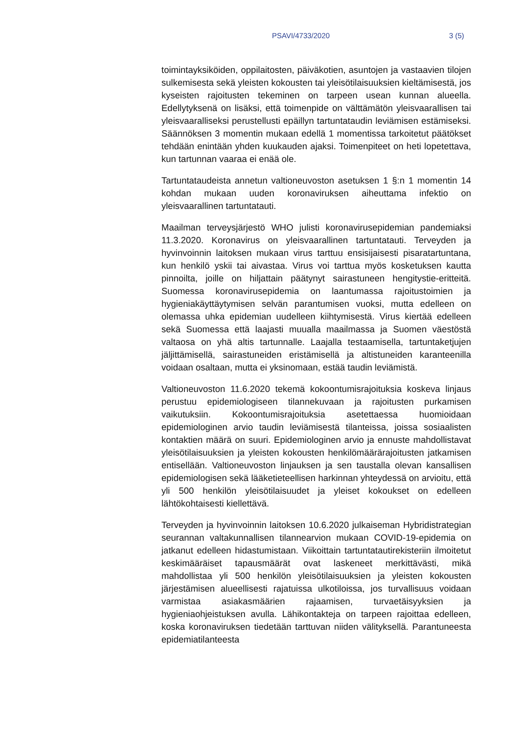PSAVI/4733/2020 3 (5)
toimintayksiköiden, oppilaitosten, päiväkotien, asuntojen ja vastaavien tilojen sulkemisesta sekä yleisten kokousten tai yleisötilaisuuksien kieltämisestä, jos kyseisten rajoitusten tekeminen on tarpeen usean kunnan alueella. Edellytyksenä on lisäksi, että toimenpide on välttämätön yleisvaarallisen tai yleisvaaralliseksi perustellusti epäillyn tartuntataudin leviämisen estämiseksi. Säännöksen 3 momentin mukaan edellä 1 momentissa tarkoitetut päätökset tehdään enintään yhden kuukauden ajaksi. Toimenpiteet on heti lopetettava, kun tartunnan vaaraa ei enää ole.
Tartuntataudeista annetun valtioneuvoston asetuksen 1 §:n 1 momentin 14 kohdan mukaan uuden koronaviruksen aiheuttama infektio on yleisvaarallinen tartuntatauti.
Maailman terveysjärjestö WHO julisti koronavirusepidemian pandemiaksi 11.3.2020. Koronavirus on yleisvaarallinen tartuntatauti. Terveyden ja hyvinvoinnin laitoksen mukaan virus tarttuu ensisijaisesti pisaratartuntana, kun henkilö yskii tai aivastaa. Virus voi tarttua myös kosketuksen kautta pinnoilta, joille on hiljattain päätynyt sairastuneen hengitystie-eritteitä. Suomessa koronavirusepidemia on laantumassa rajoitustoimien ja hygieniakäyttäytymisen selvän parantumisen vuoksi, mutta edelleen on olemassa uhka epidemian uudelleen kiihtymisestä. Virus kiertää edelleen sekä Suomessa että laajasti muualla maailmassa ja Suomen väestöstä valtaosa on yhä altis tartunnalle. Laajalla testaamisella, tartuntaketjujen jäljittämisellä, sairastuneiden eristämisellä ja altistuneiden karanteenilla voidaan osaltaan, mutta ei yksinomaan, estää taudin leviämistä.
Valtioneuvoston 11.6.2020 tekemä kokoontumisrajoituksia koskeva linjaus perustuu epidemiologiseen tilannekuvaan ja rajoitusten purkamisen vaikutuksiin. Kokoontumisrajoituksia asetettaessa huomioidaan epidemiologinen arvio taudin leviämisestä tilanteissa, joissa sosiaalisten kontaktien määrä on suuri. Epidemiologinen arvio ja ennuste mahdollistavat yleisötilaisuuksien ja yleisten kokousten henkilömäärärajoitusten jatkamisen entisellään. Valtioneuvoston linjauksen ja sen taustalla olevan kansallisen epidemiologisen sekä lääketieteellisen harkinnan yhteydessä on arvioitu, että yli 500 henkilön yleisötilaisuudet ja yleiset kokoukset on edelleen lähtökohtaisesti kiellettävä.
Terveyden ja hyvinvoinnin laitoksen 10.6.2020 julkaiseman Hybridistrategian seurannan valtakunnallisen tilannearvion mukaan COVID-19-epidemia on jatkanut edelleen hidastumistaan. Viikoittain tartuntatautirekisteriin ilmoitetut keskimääräiset tapausmäärät ovat laskeneet merkittävästi, mikä mahdollistaa yli 500 henkilön yleisötilaisuuksien ja yleisten kokousten järjestämisen alueellisesti rajatuissa ulkotiloissa, jos turvallisuus voidaan varmistaa asiakasmäärien rajaamisen, turvaetäisyyksien ja hygieniaohjeistuksen avulla. Lähikontakteja on tarpeen rajoittaa edelleen, koska koronaviruksen tiedetään tarttuvan niiden välityksellä. Parantuneesta epidemiatilanteesta